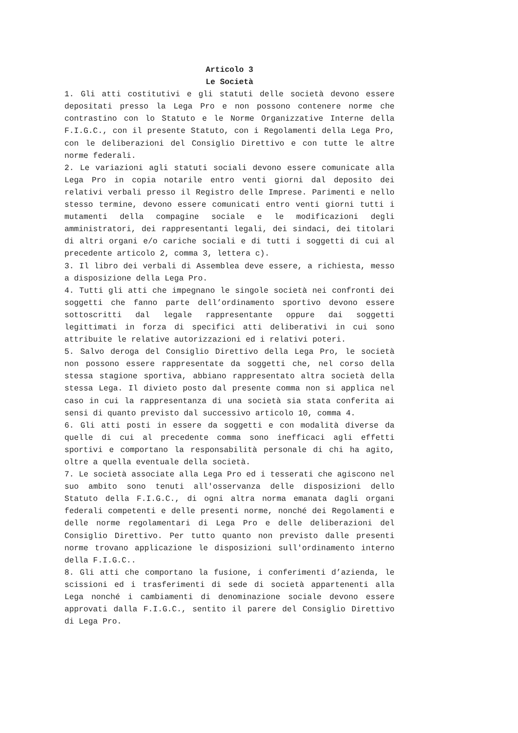Articolo 3
Le Società
1. Gli atti costitutivi e gli statuti delle società devono essere depositati presso la Lega Pro e non possono contenere norme che contrastino con lo Statuto e le Norme Organizzative Interne della F.I.G.C., con il presente Statuto, con i Regolamenti della Lega Pro, con le deliberazioni del Consiglio Direttivo e con tutte le altre norme federali.
2. Le variazioni agli statuti sociali devono essere comunicate alla Lega Pro in copia notarile entro venti giorni dal deposito dei relativi verbali presso il Registro delle Imprese. Parimenti e nello stesso termine, devono essere comunicati entro venti giorni tutti i mutamenti della compagine sociale e le modificazioni degli amministratori, dei rappresentanti legali, dei sindaci, dei titolari di altri organi e/o cariche sociali e di tutti i soggetti di cui al precedente articolo 2, comma 3, lettera c).
3. Il libro dei verbali di Assemblea deve essere, a richiesta, messo a disposizione della Lega Pro.
4. Tutti gli atti che impegnano le singole società nei confronti dei soggetti che fanno parte dell’ordinamento sportivo devono essere sottoscritti dal legale rappresentante oppure dai soggetti legittimati in forza di specifici atti deliberativi in cui sono attribuite le relative autorizzazioni ed i relativi poteri.
5. Salvo deroga del Consiglio Direttivo della Lega Pro, le società non possono essere rappresentate da soggetti che, nel corso della stessa stagione sportiva, abbiano rappresentato altra società della stessa Lega. Il divieto posto dal presente comma non si applica nel caso in cui la rappresentanza di una società sia stata conferita ai sensi di quanto previsto dal successivo articolo 10, comma 4.
6. Gli atti posti in essere da soggetti e con modalità diverse da quelle di cui al precedente comma sono inefficaci agli effetti sportivi e comportano la responsabilità personale di chi ha agito, oltre a quella eventuale della società.
7. Le società associate alla Lega Pro ed i tesserati che agiscono nel suo ambito sono tenuti all'osservanza delle disposizioni dello Statuto della F.I.G.C., di ogni altra norma emanata dagli organi federali competenti e delle presenti norme, nonché dei Regolamenti e delle norme regolamentari di Lega Pro e delle deliberazioni del Consiglio Direttivo. Per tutto quanto non previsto dalle presenti norme trovano applicazione le disposizioni sull'ordinamento interno della F.I.G.C..
8. Gli atti che comportano la fusione, i conferimenti d’azienda, le scissioni ed i trasferimenti di sede di società appartenenti alla Lega nonché i cambiamenti di denominazione sociale devono essere approvati dalla F.I.G.C., sentito il parere del Consiglio Direttivo di Lega Pro.